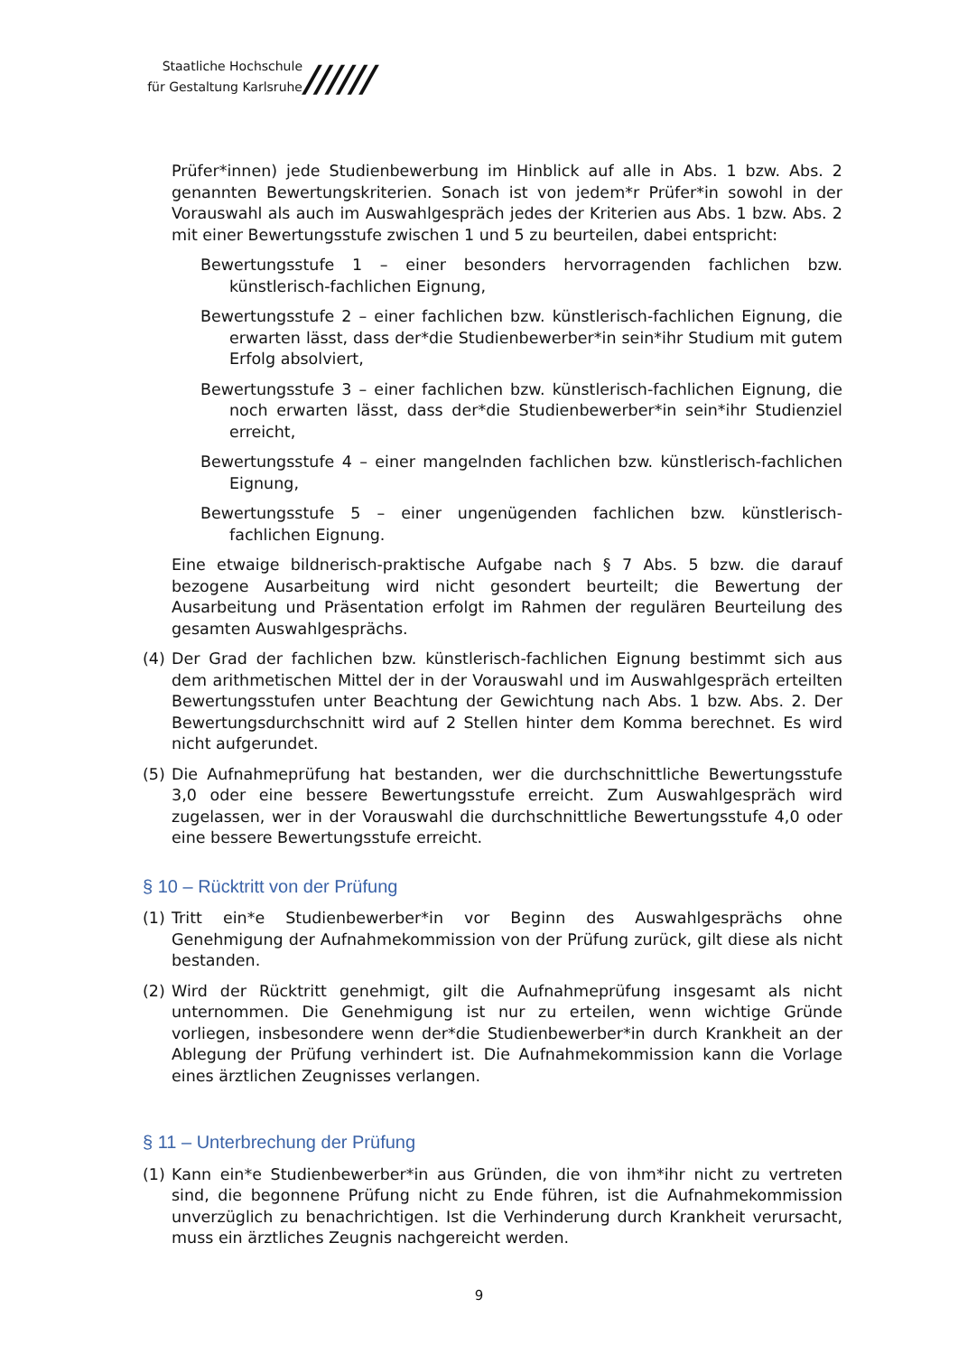Staatliche Hochschule
für Gestaltung Karlsruhe
//////
Prüfer*innen) jede Studienbewerbung im Hinblick auf alle in Abs. 1 bzw. Abs. 2 genannten Bewertungskriterien. Sonach ist von jedem*r Prüfer*in sowohl in der Vorauswahl als auch im Auswahlgespräch jedes der Kriterien aus Abs. 1 bzw. Abs. 2 mit einer Bewertungsstufe zwischen 1 und 5 zu beurteilen, dabei entspricht:
Bewertungsstufe 1 – einer besonders hervorragenden fachlichen bzw. künstlerisch-fachlichen Eignung,
Bewertungsstufe 2 – einer fachlichen bzw. künstlerisch-fachlichen Eignung, die erwarten lässt, dass der*die Studienbewerber*in sein*ihr Studium mit gutem Erfolg absolviert,
Bewertungsstufe 3 – einer fachlichen bzw. künstlerisch-fachlichen Eignung, die noch erwarten lässt, dass der*die Studienbewerber*in sein*ihr Studienziel erreicht,
Bewertungsstufe 4 – einer mangelnden fachlichen bzw. künstlerisch-fachlichen Eignung,
Bewertungsstufe 5 – einer ungenügenden fachlichen bzw. künstlerisch-fachlichen Eignung.
Eine etwaige bildnerisch-praktische Aufgabe nach § 7 Abs. 5 bzw. die darauf bezogene Ausarbeitung wird nicht gesondert beurteilt; die Bewertung der Ausarbeitung und Präsentation erfolgt im Rahmen der regulären Beurteilung des gesamten Auswahlgesprächs.
(4) Der Grad der fachlichen bzw. künstlerisch-fachlichen Eignung bestimmt sich aus dem arithmetischen Mittel der in der Vorauswahl und im Auswahlgespräch erteilten Bewertungsstufen unter Beachtung der Gewichtung nach Abs. 1 bzw. Abs. 2. Der Bewertungsdurchschnitt wird auf 2 Stellen hinter dem Komma berechnet. Es wird nicht aufgerundet.
(5) Die Aufnahmeprüfung hat bestanden, wer die durchschnittliche Bewertungsstufe 3,0 oder eine bessere Bewertungsstufe erreicht. Zum Auswahlgespräch wird zugelassen, wer in der Vorauswahl die durchschnittliche Bewertungsstufe 4,0 oder eine bessere Bewertungsstufe erreicht.
§ 10 – Rücktritt von der Prüfung
(1) Tritt ein*e Studienbewerber*in vor Beginn des Auswahlgesprächs ohne Genehmigung der Aufnahmekommission von der Prüfung zurück, gilt diese als nicht bestanden.
(2) Wird der Rücktritt genehmigt, gilt die Aufnahmeprüfung insgesamt als nicht unternommen. Die Genehmigung ist nur zu erteilen, wenn wichtige Gründe vorliegen, insbesondere wenn der*die Studienbewerber*in durch Krankheit an der Ablegung der Prüfung verhindert ist. Die Aufnahmekommission kann die Vorlage eines ärztlichen Zeugnisses verlangen.
§ 11 – Unterbrechung der Prüfung
(1) Kann ein*e Studienbewerber*in aus Gründen, die von ihm*ihr nicht zu vertreten sind, die begonnene Prüfung nicht zu Ende führen, ist die Aufnahmekommission unverzüglich zu benachrichtigen. Ist die Verhinderung durch Krankheit verursacht, muss ein ärztliches Zeugnis nachgereicht werden.
9